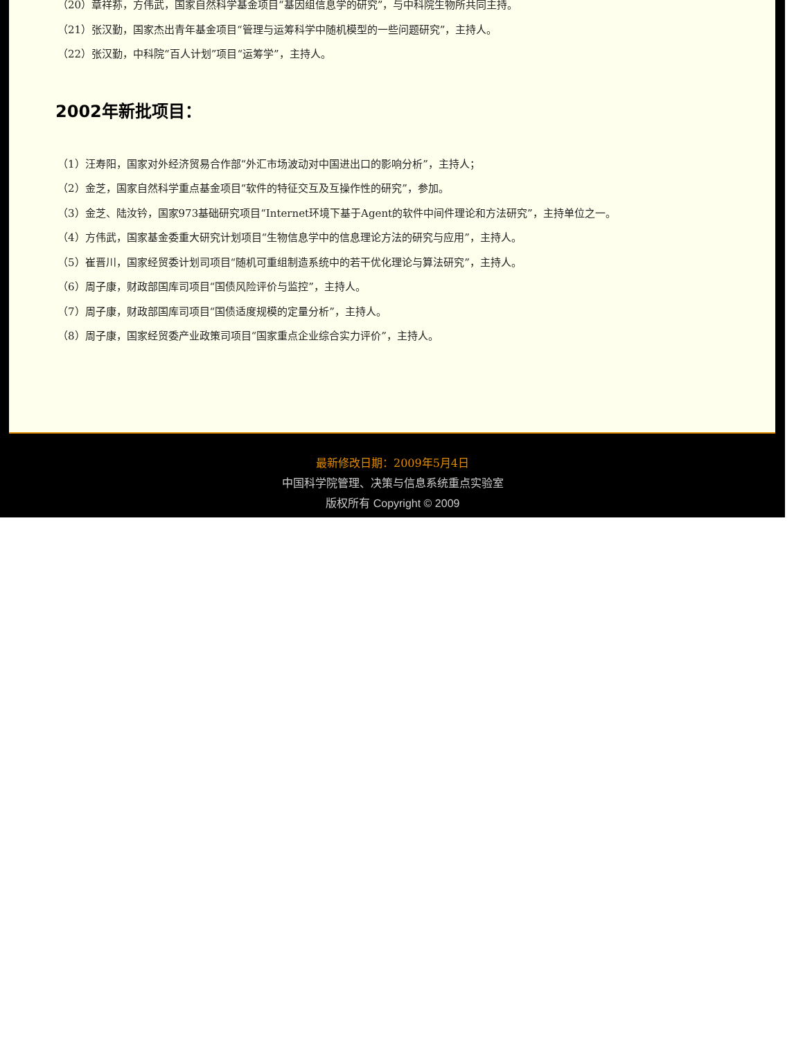（20）章祥荪，方伟武，国家自然科学基金项目“基因组信息学的研究”，与中科院生物所共同主持。
（21）张汉勤，国家杰出青年基金项目“管理与运筹科学中随机模型的一些问题研究”，主持人。
（22）张汉勤，中科院“百人计划”项目“运筹学”，主持人。
2002年新批项目：
（1）汪寿阳，国家对外经济贸易合作部“外汇市场波动对中国进出口的影响分析”，主持人；
（2）金芝，国家自然科学重点基金项目“软件的特征交互及互操作性的研究”，参加。
（3）金芝、陆汝钤，国家973基础研究项目“Internet环境下基于Agent的软件中间件理论和方法研究”，主持单位之一。
（4）方伟武，国家基金委重大研究计划项目“生物信息学中的信息理论方法的研究与应用”，主持人。
（5）崔晋川，国家经贸委计划司项目“随机可重组制造系统中的若干优化理论与算法研究”，主持人。
（6）周子康，财政部国库司项目“国债风险评价与监控”，主持人。
（7）周子康，财政部国库司项目“国债适度规模的定量分析”，主持人。
（8）周子康，国家经贸委产业政策司项目“国家重点企业综合实力评价”，主持人。
最新修改日期：2009年5月4日
中国科学院管理、决策与信息系统重点实验室
版权所有 Copyright © 2009